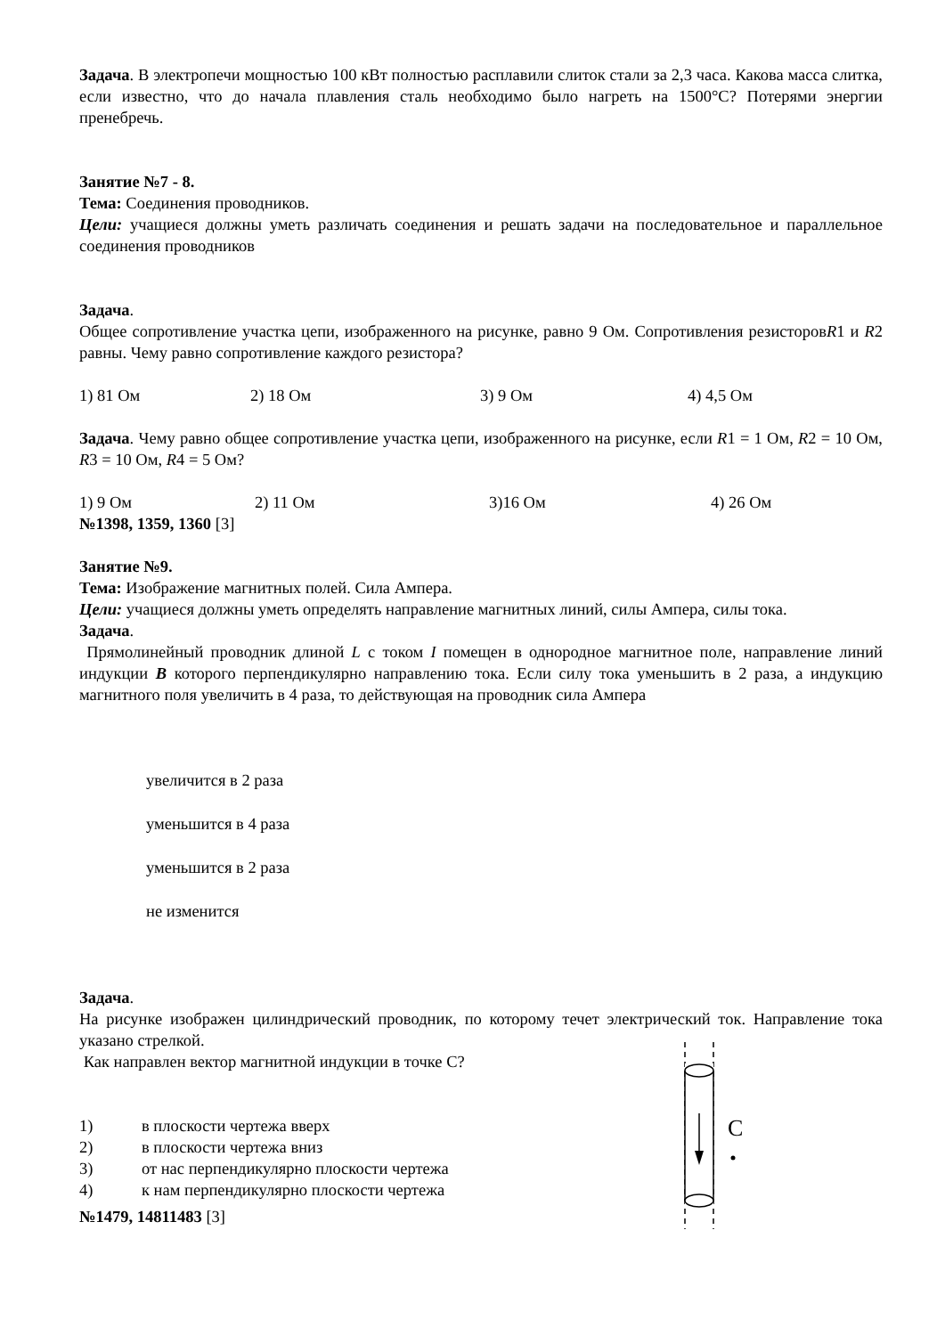Задача. В электропечи мощностью 100 кВт полностью расплавили слиток стали за 2,3 часа. Какова масса слитка, если известно, что до начала плавления сталь необходимо было нагреть на 1500°С? Потерями энергии пренебречь.
Занятие №7 - 8.
Тема: Соединения проводников.
Цели: учащиеся должны уметь различать соединения и решать задачи на последовательное и параллельное соединения проводников
Задача.
Общее сопротивление участка цепи, изображенного на рисунке, равно 9 Ом. Сопротивления резисторовR1 и R2 равны. Чему равно сопротивление каждого резистора?
1) 81 Ом 2) 18 Ом 3) 9 Ом 4) 4,5 Ом
Задача. Чему равно общее сопротивление участка цепи, изображенного на рисунке, если R1 = 1 Ом, R2 = 10 Ом, R3 = 10 Ом, R4 = 5 Ом?
1) 9 Ом 2) 11 Ом 3)16 Ом 4) 26 Ом
№1398, 1359, 1360 [3]
Занятие №9.
Тема: Изображение магнитных полей. Сила Ампера.
Цели: учащиеся должны уметь определять направление магнитных линий, силы Ампера, силы тока.
Задача.
Прямолинейный проводник длиной L с током I помещен в однородное магнитное поле, направление линий индукции B которого перпендикулярно направлению тока. Если силу тока уменьшить в 2 раза, а индукцию магнитного поля увеличить в 4 раза, то действующая на проводник сила Ампера
увеличится в 2 раза
уменьшится в 4 раза
уменьшится в 2 раза
не изменится
Задача.
На рисунке изображен цилиндрический проводник, по которому течет электрический ток. Направление тока указано стрелкой.
Как направлен вектор магнитной индукции в точке С?
1) в плоскости чертежа вверх
2) в плоскости чертежа вниз
3) от нас перпендикулярно плоскости чертежа
4) к нам перпендикулярно плоскости чертежа
№1479, 14811483 [3]
С